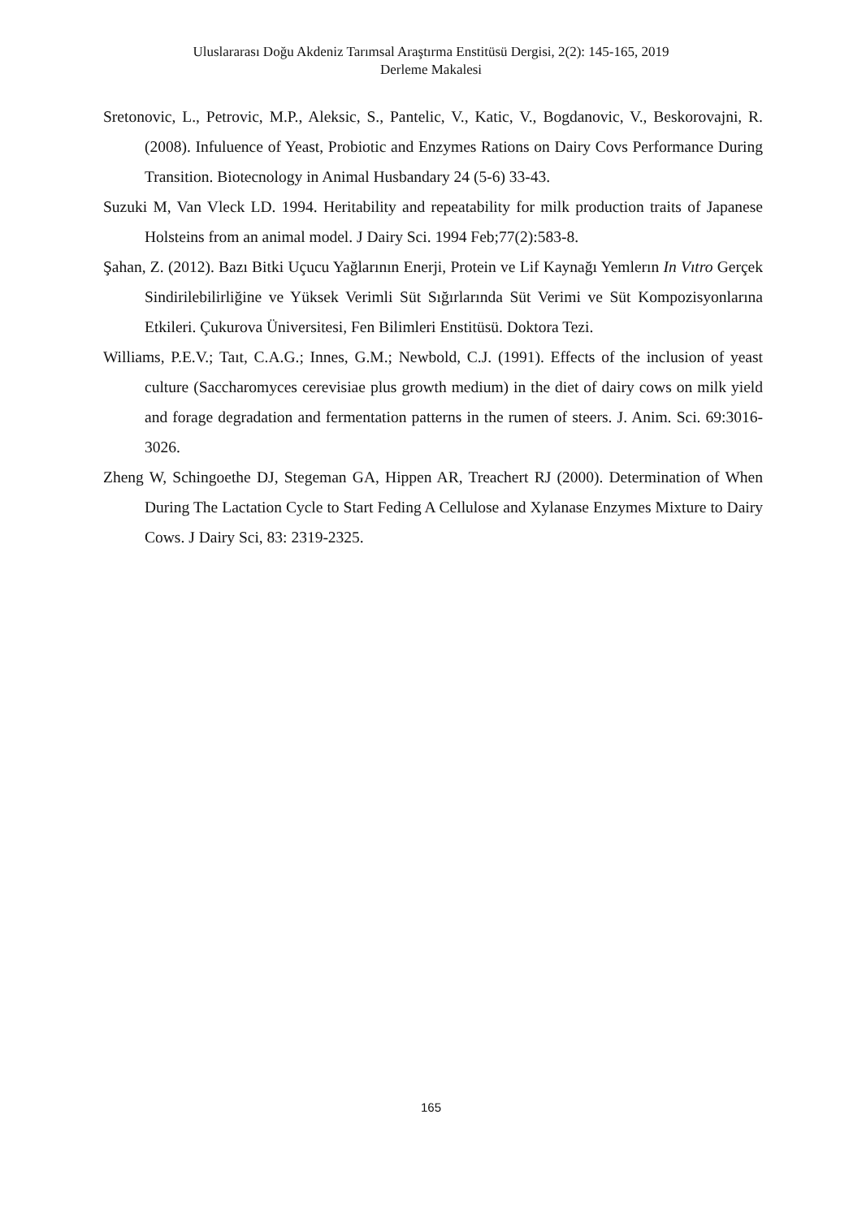Uluslararası Doğu Akdeniz Tarımsal Araştırma Enstitüsü Dergisi, 2(2): 145-165, 2019
Derleme Makalesi
Sretonovic, L., Petrovic, M.P., Aleksic, S., Pantelic, V., Katic, V., Bogdanovic, V., Beskorovajni, R. (2008). Infuluence of Yeast, Probiotic and Enzymes Rations on Dairy Covs Performance During Transition. Biotecnology in Animal Husbandary 24 (5-6) 33-43.
Suzuki M, Van Vleck LD. 1994. Heritability and repeatability for milk production traits of Japanese Holsteins from an animal model. J Dairy Sci. 1994 Feb;77(2):583-8.
Şahan, Z. (2012). Bazı Bitki Uçucu Yağlarının Enerji, Protein ve Lif Kaynağı Yemlerın In Vıtro Gerçek Sindirilebilirliğine ve Yüksek Verimli Süt Sığırlarında Süt Verimi ve Süt Kompozisyonlarına Etkileri. Çukurova Üniversitesi, Fen Bilimleri Enstitüsü. Doktora Tezi.
Williams, P.E.V.; Taıt, C.A.G.; Innes, G.M.; Newbold, C.J. (1991). Effects of the inclusion of yeast culture (Saccharomyces cerevisiae plus growth medium) in the diet of dairy cows on milk yield and forage degradation and fermentation patterns in the rumen of steers. J. Anim. Sci. 69:3016-3026.
Zheng W, Schingoethe DJ, Stegeman GA, Hippen AR, Treachert RJ (2000). Determination of When During The Lactation Cycle to Start Feding A Cellulose and Xylanase Enzymes Mixture to Dairy Cows. J Dairy Sci, 83: 2319-2325.
165